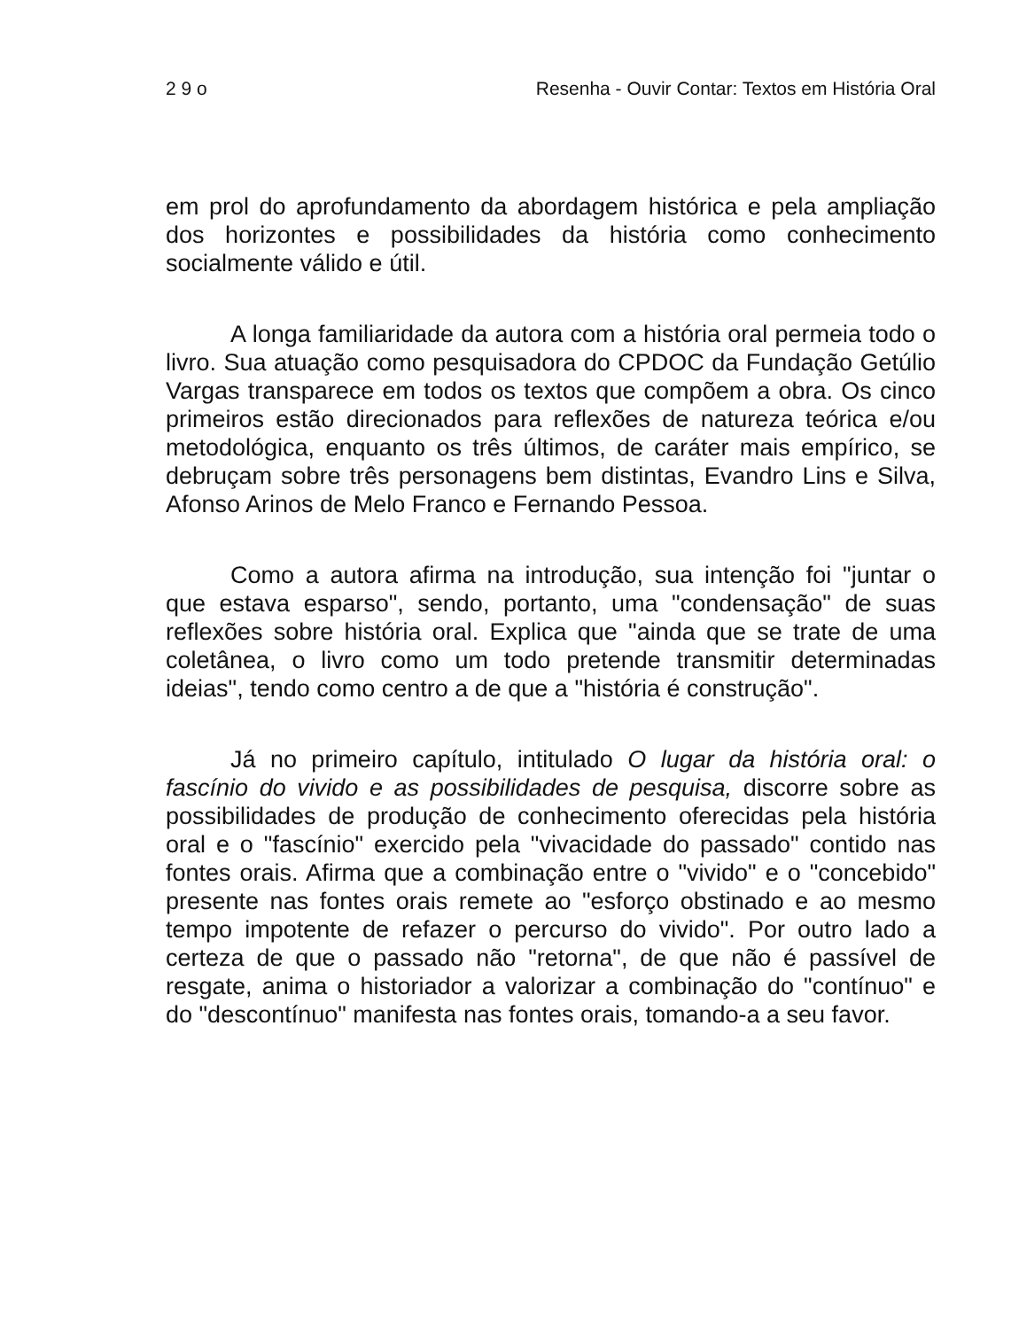2 9 o Resenha - Ouvir Contar: Textos em História Oral
em prol do aprofundamento da abordagem histórica e pela ampliação dos horizontes e possibilidades da história como conhecimento socialmente válido e útil.
A longa familiaridade da autora com a história oral permeia todo o livro. Sua atuação como pesquisadora do CPDOC da Fundação Getúlio Vargas transparece em todos os textos que compõem a obra. Os cinco primeiros estão direcionados para reflexões de natureza teórica e/ou metodológica, enquanto os três últimos, de caráter mais empírico, se debruçam sobre três personagens bem distintas, Evandro Lins e Silva, Afonso Arinos de Melo Franco e Fernando Pessoa.
Como a autora afirma na introdução, sua intenção foi "juntar o que estava esparso", sendo, portanto, uma "condensação" de suas reflexões sobre história oral. Explica que "ainda que se trate de uma coletânea, o livro como um todo pretende transmitir determinadas ideias", tendo como centro a de que a "história é construção".
Já no primeiro capítulo, intitulado O lugar da história oral: o fascínio do vivido e as possibilidades de pesquisa, discorre sobre as possibilidades de produção de conhecimento oferecidas pela história oral e o "fascínio" exercido pela "vivacidade do passado" contido nas fontes orais. Afirma que a combinação entre o "vivido" e o "concebido" presente nas fontes orais remete ao "esforço obstinado e ao mesmo tempo impotente de refazer o percurso do vivido". Por outro lado a certeza de que o passado não "retorna", de que não é passível de resgate, anima o historiador a valorizar a combinação do "contínuo" e do "descontínuo" manifesta nas fontes orais, tomando-a a seu favor.